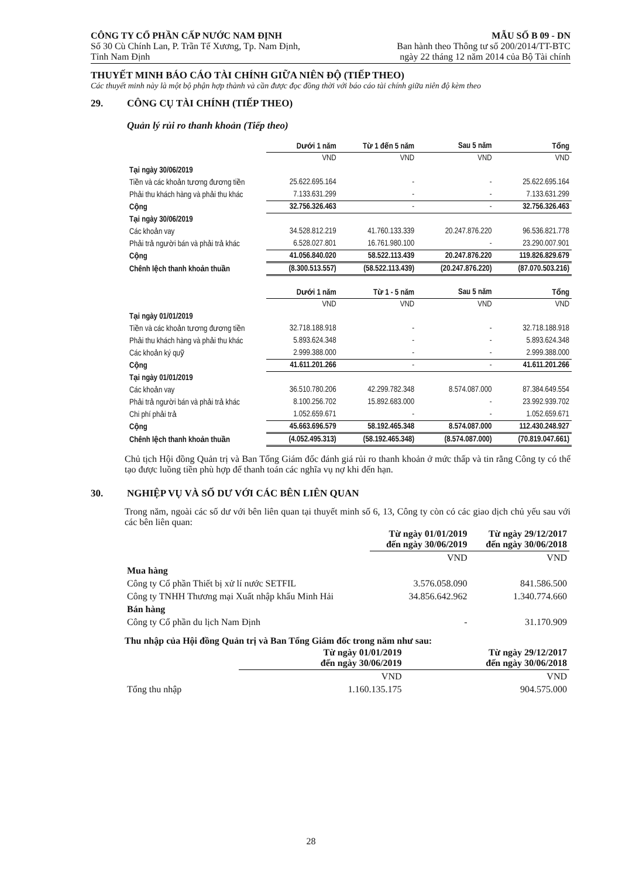CÔNG TY CỔ PHẦN CẤP NƯỚC NAM ĐỊNH
Số 30 Cù Chính Lan, P. Trần Tế Xương, Tp. Nam Định,
Tỉnh Nam Định
MẪU SỐ B 09 - DN
Ban hành theo Thông tư số 200/2014/TT-BTC
ngày 22 tháng 12 năm 2014 của Bộ Tài chính
THUYẾT MINH BÁO CÁO TÀI CHÍNH GIỮA NIÊN ĐỘ (TIẾP THEO)
Các thuyết minh này là một bộ phận hợp thành và cần được đọc đồng thời với báo cáo tài chính giữa niên độ kèm theo
29. CÔNG CỤ TÀI CHÍNH (TIẾP THEO)
Quản lý rủi ro thanh khoản (Tiếp theo)
| | Dưới 1 năm | Từ 1 đến 5 năm | Sau 5 năm | Tổng |
| | VND | VND | VND | VND |
| Tại ngày 30/06/2019 | | | | |
| Tiền và các khoản tương đương tiền | 25.622.695.164 | - | - | 25.622.695.164 |
| Phải thu khách hàng và phải thu khác | 7.133.631.299 | - | - | 7.133.631.299 |
| Cộng | 32.756.326.463 | - | - | 32.756.326.463 |
| Tại ngày 30/06/2019 | | | | |
| Các khoản vay | 34.528.812.219 | 41.760.133.339 | 20.247.876.220 | 96.536.821.778 |
| Phải trả người bán và phải trả khác | 6.528.027.801 | 16.761.980.100 | - | 23.290.007.901 |
| Cộng | 41.056.840.020 | 58.522.113.439 | 20.247.876.220 | 119.826.829.679 |
| Chênh lệch thanh khoản thuần | (8.300.513.557) | (58.522.113.439) | (20.247.876.220) | (87.070.503.216) |
| | Dưới 1 năm | Từ 1 - 5 năm | Sau 5 năm | Tổng |
| | VND | VND | VND | VND |
| Tại ngày 01/01/2019 | | | | |
| Tiền và các khoản tương đương tiền | 32.718.188.918 | - | - | 32.718.188.918 |
| Phải thu khách hàng và phải thu khác | 5.893.624.348 | - | - | 5.893.624.348 |
| Các khoản ký quỹ | 2.999.388.000 | - | - | 2.999.388.000 |
| Cộng | 41.611.201.266 | - | - | 41.611.201.266 |
| Tại ngày 01/01/2019 | | | | |
| Các khoản vay | 36.510.780.206 | 42.299.782.348 | 8.574.087.000 | 87.384.649.554 |
| Phải trả người bán và phải trả khác | 8.100.256.702 | 15.892.683.000 | - | 23.992.939.702 |
| Chi phí phải trả | 1.052.659.671 | - | - | 1.052.659.671 |
| Cộng | 45.663.696.579 | 58.192.465.348 | 8.574.087.000 | 112.430.248.927 |
| Chênh lệch thanh khoản thuần | (4.052.495.313) | (58.192.465.348) | (8.574.087.000) | (70.819.047.661) |
Chủ tịch Hội đồng Quản trị và Ban Tổng Giám đốc đánh giá rủi ro thanh khoản ở mức thấp và tin rằng Công ty có thể tạo được luồng tiền phù hợp để thanh toán các nghĩa vụ nợ khi đến hạn.
30. NGHIỆP VỤ VÀ SỐ DƯ VỚI CÁC BÊN LIÊN QUAN
Trong năm, ngoài các số dư với bên liên quan tại thuyết minh số 6, 13, Công ty còn có các giao dịch chủ yếu sau với các bên liên quan:
| | Từ ngày 01/01/2019 đến ngày 30/06/2019 | Từ ngày 29/12/2017 đến ngày 30/06/2018 |
| | VND | VND |
| Mua hàng | | |
| Công ty Cổ phần Thiết bị xử lí nước SETFIL | 3.576.058.090 | 841.586.500 |
| Công ty TNHH Thương mại Xuất nhập khẩu Minh Hải | 34.856.642.962 | 1.340.774.660 |
| Bán hàng | | |
| Công ty Cổ phần du lịch Nam Định | - | 31.170.909 |
Thu nhập của Hội đồng Quản trị và Ban Tổng Giám đốc trong năm như sau:
| | Từ ngày 01/01/2019 đến ngày 30/06/2019 | Từ ngày 29/12/2017 đến ngày 30/06/2018 |
| | VND | VND |
| Tổng thu nhập | 1.160.135.175 | 904.575.000 |
28